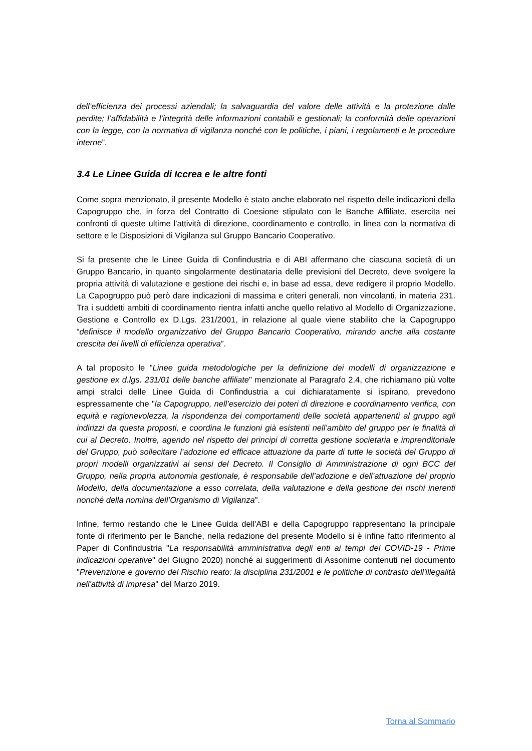dell’efficienza dei processi aziendali; la salvaguardia del valore delle attività e la protezione dalle perdite; l’affidabilità e l’integrità delle informazioni contabili e gestionali; la conformità delle operazioni con la legge, con la normativa di vigilanza nonché con le politiche, i piani, i regolamenti e le procedure interne”.
3.4 Le Linee Guida di Iccrea e le altre fonti
Come sopra menzionato, il presente Modello è stato anche elaborato nel rispetto delle indicazioni della Capogruppo che, in forza del Contratto di Coesione stipulato con le Banche Affiliate, esercita nei confronti di queste ultime l'attività di direzione, coordinamento e controllo, in linea con la normativa di settore e le Disposizioni di Vigilanza sul Gruppo Bancario Cooperativo.
Si fa presente che le Linee Guida di Confindustria e di ABI affermano che ciascuna società di un Gruppo Bancario, in quanto singolarmente destinataria delle previsioni del Decreto, deve svolgere la propria attività di valutazione e gestione dei rischi e, in base ad essa, deve redigere il proprio Modello. La Capogruppo può però dare indicazioni di massima e criteri generali, non vincolanti, in materia 231. Tra i suddetti ambiti di coordinamento rientra infatti anche quello relativo al Modello di Organizzazione, Gestione e Controllo ex D.Lgs. 231/2001, in relazione al quale viene stabilito che la Capogruppo “definisce il modello organizzativo del Gruppo Bancario Cooperativo, mirando anche alla costante crescita dei livelli di efficienza operativa”.
A tal proposito le "Linee guida metodologiche per la definizione dei modelli di organizzazione e gestione ex d.lgs. 231/01 delle banche affiliate" menzionate al Paragrafo 2.4, che richiamano più volte ampi stralci delle Linee Guida di Confindustria a cui dichiaratamente si ispirano, prevedono espressamente che "la Capogruppo, nell’esercizio dei poteri di direzione e coordinamento verifica, con equità e ragionevolezza, la rispondenza dei comportamenti delle società appartenenti al gruppo agli indirizzi da questa proposti, e coordina le funzioni già esistenti nell’ambito del gruppo per le finalità di cui al Decreto. Inoltre, agendo nel rispetto dei principi di corretta gestione societaria e imprenditoriale del Gruppo, può sollecitare l’adozione ed efficace attuazione da parte di tutte le società del Gruppo di propri modelli organizzativi ai sensi del Decreto. Il Consiglio di Amministrazione di ogni BCC del Gruppo, nella propria autonomia gestionale, è responsabile dell’adozione e dell’attuazione del proprio Modello, della documentazione a esso correlata, della valutazione e della gestione dei rischi inerenti nonché della nomina dell’Organismo di Vigilanza".
Infine, fermo restando che le Linee Guida dell'ABI e della Capogruppo rappresentano la principale fonte di riferimento per le Banche, nella redazione del presente Modello si è infine fatto riferimento al Paper di Confindustria "La responsabilità amministrativa degli enti ai tempi del COVID-19 - Prime indicazioni operative" del Giugno 2020) nonché ai suggerimenti di Assonime contenuti nel documento "Prevenzione e governo del Rischio reato: la disciplina 231/2001 e le politiche di contrasto dell'illegalità nell'attività di impresa" del Marzo 2019.
Torna al Sommario